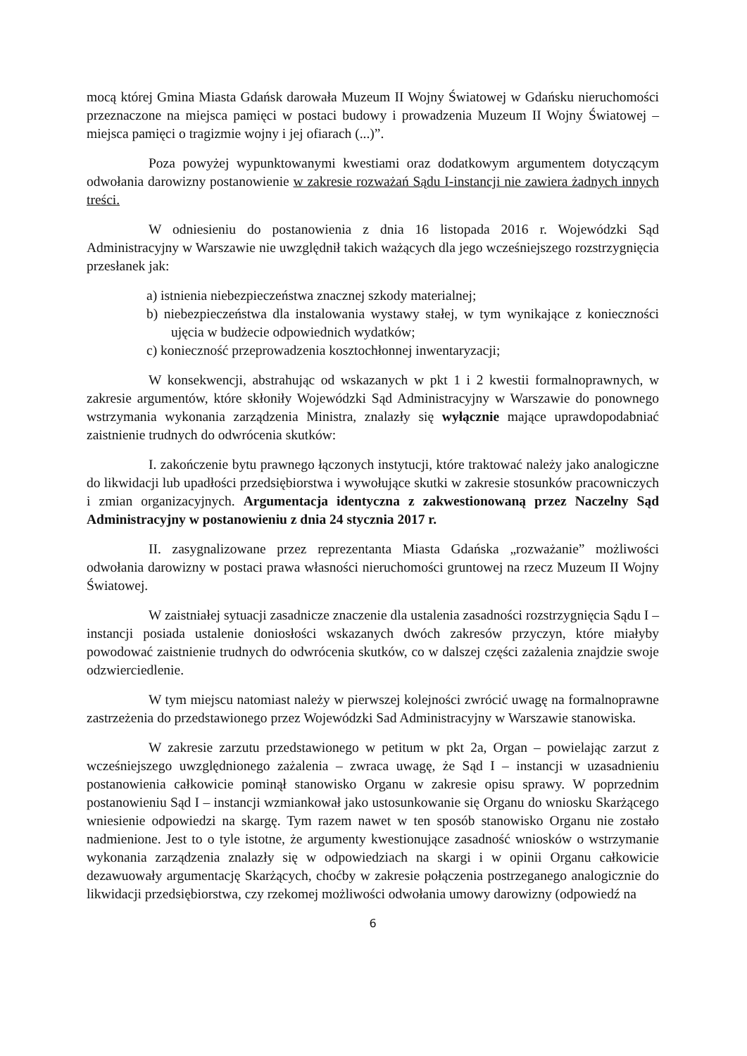mocą której Gmina Miasta Gdańsk darowała Muzeum II Wojny Światowej w Gdańsku nieruchomości przeznaczone na miejsca pamięci w postaci budowy i prowadzenia Muzeum II Wojny Światowej – miejsca pamięci o tragizmie wojny i jej ofiarach (...)”.
Poza powyżej wypunktowanymi kwestiami oraz dodatkowym argumentem dotyczącym odwołania darowizny postanowienie w zakresie rozważań Sądu I-instancji nie zawiera żadnych innych treści.
W odniesieniu do postanowienia z dnia 16 listopada 2016 r. Wojewódzki Sąd Administracyjny w Warszawie nie uwzględnił takich ważących dla jego wcześniejszego rozstrzygnięcia przesłanek jak:
a) istnienia niebezpieczeństwa znacznej szkody materialnej;
b) niebezpieczeństwa dla instalowania wystawy stałej, w tym wynikające z konieczności ujęcia w budżecie odpowiednich wydatków;
c) konieczność przeprowadzenia kosztochłonnej inwentaryzacji;
W konsekwencji, abstrahując od wskazanych w pkt 1 i 2 kwestii formalnoprawnych, w zakresie argumentów, które skłoniły Wojewódzki Sąd Administracyjny w Warszawie do ponownego wstrzymania wykonania zarządzenia Ministra, znalazły się wyłącznie mające uprawdopodabniać zaistnienie trudnych do odwrócenia skutków:
I. zakończenie bytu prawnego łączonych instytucji, które traktować należy jako analogiczne do likwidacji lub upadłości przedsiębiorstwa i wywołujące skutki w zakresie stosunków pracowniczych i zmian organizacyjnych. Argumentacja identyczna z zakwestionowaną przez Naczelny Sąd Administracyjny w postanowieniu z dnia 24 stycznia 2017 r.
II. zasygnalizowane przez reprezentanta Miasta Gdańska „rozważanie” możliwości odwołania darowizny w postaci prawa własności nieruchomości gruntowej na rzecz Muzeum II Wojny Światowej.
W zaistniałej sytuacji zasadnicze znaczenie dla ustalenia zasadności rozstrzygnięcia Sądu I – instancji posiada ustalenie doniosłości wskazanych dwóch zakresów przyczyn, które miałyby powodować zaistnienie trudnych do odwrócenia skutków, co w dalszej części zażalenia znajdzie swoje odzwierciedlenie.
W tym miejscu natomiast należy w pierwszej kolejności zwrócić uwagę na formalnoprawne zastrzeżenia do przedstawionego przez Wojewódzki Sad Administracyjny w Warszawie stanowiska.
W zakresie zarzutu przedstawionego w petitum w pkt 2a, Organ – powielając zarzut z wcześniejszego uwzględnionego zażalenia – zwraca uwagę, że Sąd I – instancji w uzasadnieniu postanowienia całkowicie pominął stanowisko Organu w zakresie opisu sprawy. W poprzednim postanowieniu Sąd I – instancji wzmiankował jako ustosunkowanie się Organu do wniosku Skarżącego wniesienie odpowiedzi na skargę. Tym razem nawet w ten sposób stanowisko Organu nie zostało nadmienione. Jest to o tyle istotne, że argumenty kwestionujące zasadność wniosków o wstrzymanie wykonania zarządzenia znalazły się w odpowiedziach na skargi i w opinii Organu całkowicie dezawuowały argumentację Skarżących, choćby w zakresie połączenia postrzeganego analogicznie do likwidacji przedsiębiorstwa, czy rzekomej możliwości odwołania umowy darowizny (odpowiedź na
6